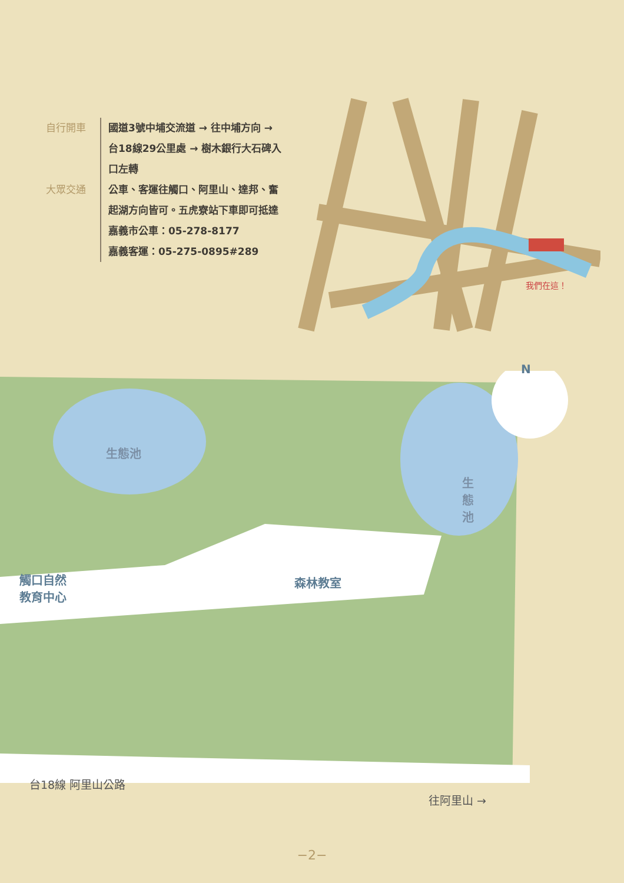自行開車 國道3號中埔交流道 → 往中埔方向 →
台18線29公里處 → 樹木銀行大石碑入
口左轉
大眾交通 公車、客運往觸口、阿里山、達邦、奮
起湖方向皆可。五虎寮站下車即可抵達
嘉義市公車：05-278-8177
嘉義客運：05-275-0895#289
我們在這！
生態池
生態池
森林教室
觸口自然
教育中心
N
台18線 阿里山公路
往阿里山 →
−2−